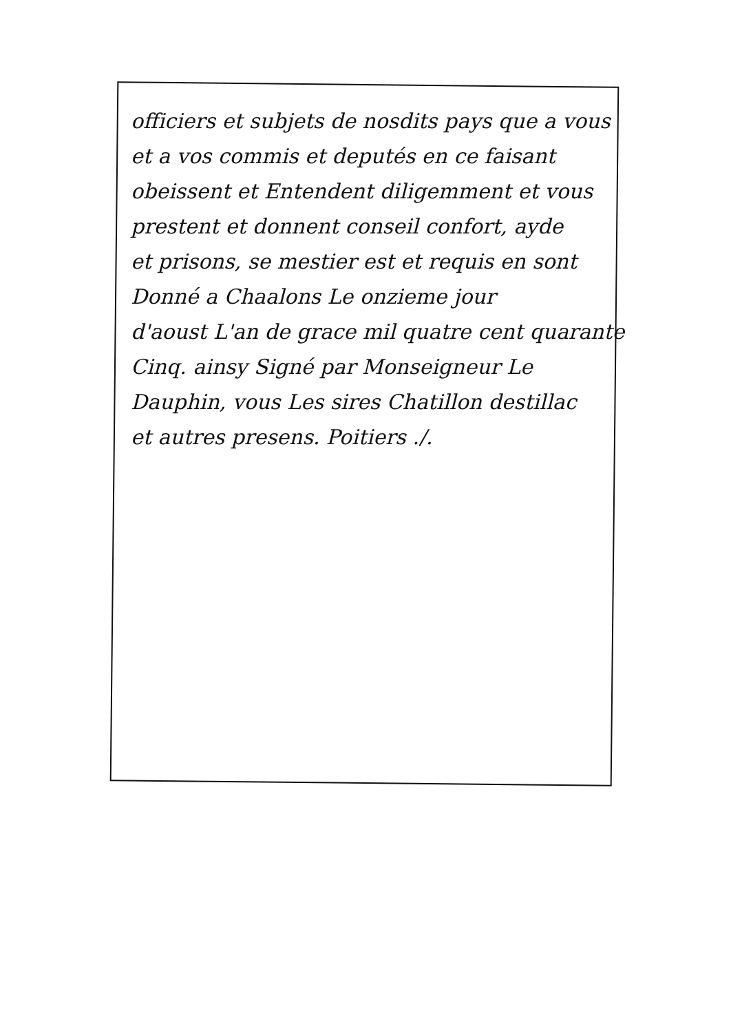officiers et subjets de nosdits pays que a vous
et a vos commis et deputés en ce faisant
obeissent et Entendent diligemment et vous
prestent et donnent conseil confort, ayde
et prisons, se mestier est et requis en sont
Donné a Chaalons Le onzieme jour
d'aoust L'an de grace mil quatre cent quarante
Cinq. ainsy Signé par Monseigneur Le
Dauphin, vous Les sires Chatillon destillac
et autres presens. Poitiers ./.